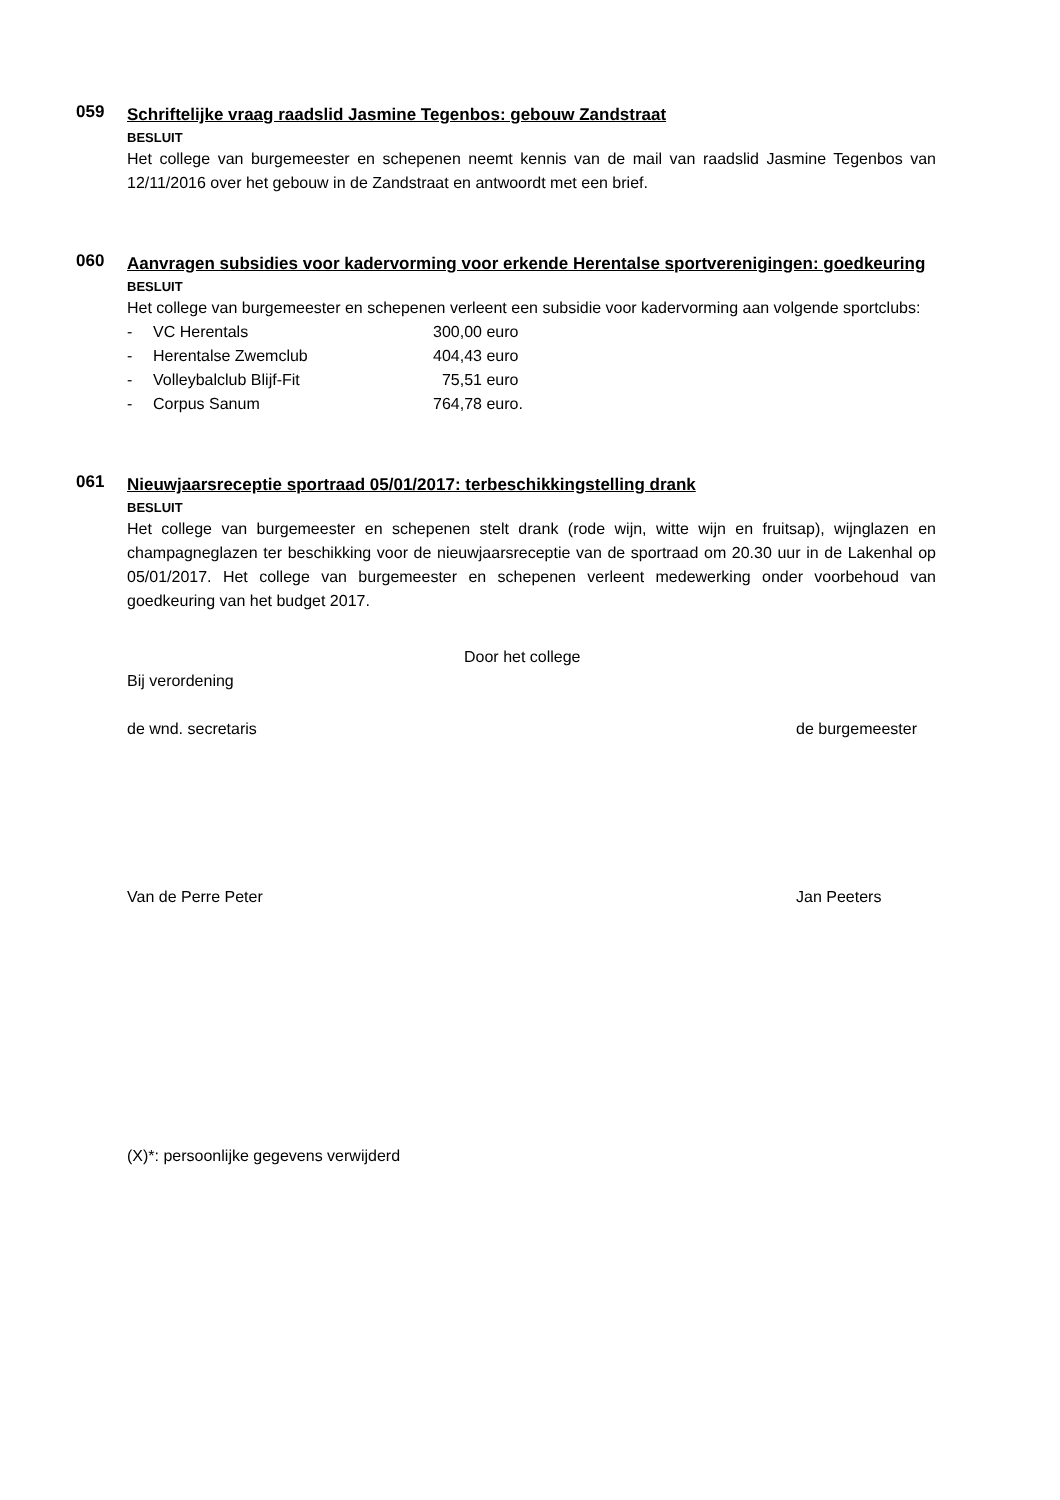059
Schriftelijke vraag raadslid Jasmine Tegenbos: gebouw Zandstraat
BESLUIT
Het college van burgemeester en schepenen neemt kennis van de mail van raadslid Jasmine Tegenbos van 12/11/2016 over het gebouw in de Zandstraat en antwoordt met een brief.
060
Aanvragen subsidies voor kadervorming voor erkende Herentalse sportverenigingen: goedkeuring
BESLUIT
Het college van burgemeester en schepenen verleent een subsidie voor kadervorming aan volgende sportclubs:
- VC Herentals 300,00 euro
- Herentalse Zwemclub 404,43 euro
- Volleybalclub Blijf-Fit 75,51 euro
- Corpus Sanum 764,78 euro.
061
Nieuwjaarsreceptie sportraad 05/01/2017: terbeschikkingstelling drank
BESLUIT
Het college van burgemeester en schepenen stelt drank (rode wijn, witte wijn en fruitsap), wijnglazen en champagneglazen ter beschikking voor de nieuwjaarsreceptie van de sportraad om 20.30 uur in de Lakenhal op 05/01/2017. Het college van burgemeester en schepenen verleent medewerking onder voorbehoud van goedkeuring van het budget 2017.
Door het college
Bij verordening
de wnd. secretaris de burgemeester
Van de Perre Peter Jan Peeters
(X)*: persoonlijke gegevens verwijderd